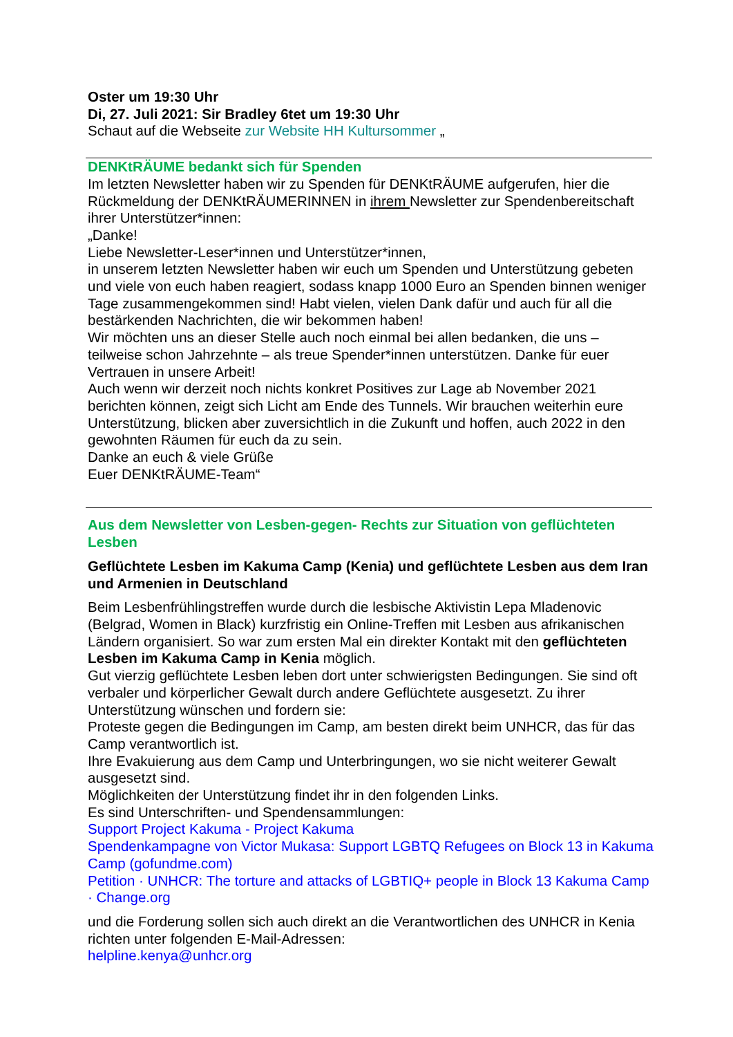Oster um 19:30 Uhr
Di, 27. Juli 2021: Sir Bradley 6tet um 19:30 Uhr
Schaut auf die Webseite zur Website HH Kultursommer „
DENKtRÄUME bedankt sich für Spenden
Im letzten Newsletter haben wir zu Spenden für DENKtRÄUME aufgerufen, hier die Rückmeldung der DENKtRÄUMERINNEN in ihrem Newsletter zur Spendenbereitschaft ihrer Unterstützer*innen:
„Danke!
Liebe Newsletter-Leser*innen und Unterstützer*innen,
in unserem letzten Newsletter haben wir euch um Spenden und Unterstützung gebeten und viele von euch haben reagiert, sodass knapp 1000 Euro an Spenden binnen weniger Tage zusammengekommen sind! Habt vielen, vielen Dank dafür und auch für all die bestärkenden Nachrichten, die wir bekommen haben!
Wir möchten uns an dieser Stelle auch noch einmal bei allen bedanken, die uns – teilweise schon Jahrzehnte – als treue Spender*innen unterstützen. Danke für euer Vertrauen in unsere Arbeit!
Auch wenn wir derzeit noch nichts konkret Positives zur Lage ab November 2021 berichten können, zeigt sich Licht am Ende des Tunnels. Wir brauchen weiterhin eure Unterstützung, blicken aber zuversichtlich in die Zukunft und hoffen, auch 2022 in den gewohnten Räumen für euch da zu sein.
Danke an euch & viele Grüße
Euer DENKtRÄUME-Team“
Aus dem Newsletter von Lesben-gegen- Rechts zur Situation von geflüchteten Lesben
Geflüchtete Lesben im Kakuma Camp (Kenia) und geflüchtete Lesben aus dem Iran und Armenien in Deutschland
Beim Lesbenfrühlingstreffen wurde durch die lesbische Aktivistin Lepa Mladenovic (Belgrad, Women in Black) kurzfristig ein Online-Treffen mit Lesben aus afrikanischen Ländern organisiert. So war zum ersten Mal ein direkter Kontakt mit den geflüchteten Lesben im Kakuma Camp in Kenia möglich.
Gut vierzig geflüchtete Lesben leben dort unter schwierigsten Bedingungen. Sie sind oft verbaler und körperlicher Gewalt durch andere Geflüchtete ausgesetzt. Zu ihrer Unterstützung wünschen und fordern sie:
Proteste gegen die Bedingungen im Camp, am besten direkt beim UNHCR, das für das Camp verantwortlich ist.
Ihre Evakuierung aus dem Camp und Unterbringungen, wo sie nicht weiterer Gewalt ausgesetzt sind.
Möglichkeiten der Unterstützung findet ihr in den folgenden Links.
Es sind Unterschriften- und Spendensammlungen:
Support Project Kakuma - Project Kakuma
Spendenkampagne von Victor Mukasa: Support LGBTQ Refugees on Block 13 in Kakuma Camp (gofundme.com)
Petition · UNHCR: The torture and attacks of LGBTIQ+ people in Block 13 Kakuma Camp · Change.org
und die Forderung sollen sich auch direkt an die Verantwortlichen des UNHCR in Kenia richten unter folgenden E-Mail-Adressen:
helpline.kenya@unhcr.org